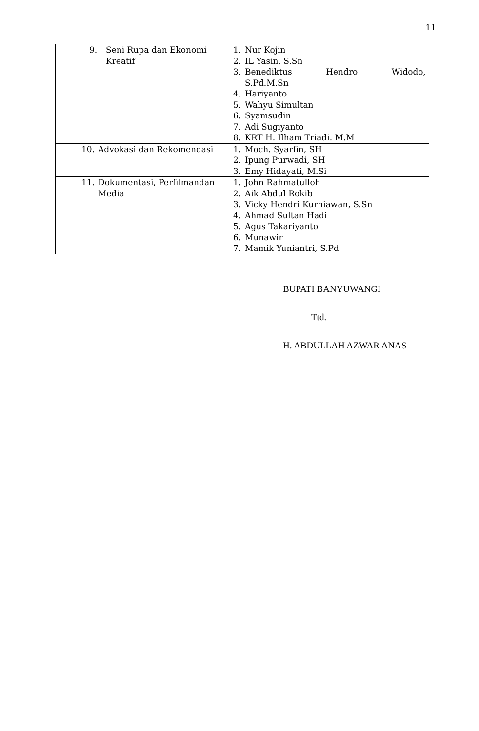11
| | 9. Seni Rupa dan Ekonomi Kreatif | 1. Nur Kojin 2. IL Yasin, S.Sn 3. Benediktus Hendro Widodo, S.Pd.M.Sn 4. Hariyanto 5. Wahyu Simultan 6. Syamsudin 7. Adi Sugiyanto 8. KRT H. Ilham Triadi. M.M |
| | 10. Advokasi dan Rekomendasi | 1. Moch. Syarfin, SH 2. Ipung Purwadi, SH 3. Emy Hidayati, M.Si |
| | 11. Dokumentasi, Perfilmandan Media | 1. John Rahmatulloh 2. Aik Abdul Rokib 3. Vicky Hendri Kurniawan, S.Sn 4. Ahmad Sultan Hadi 5. Agus Takariyanto 6. Munawir 7. Mamik Yuniantri, S.Pd |
BUPATI BANYUWANGI
Ttd.
H. ABDULLAH AZWAR ANAS